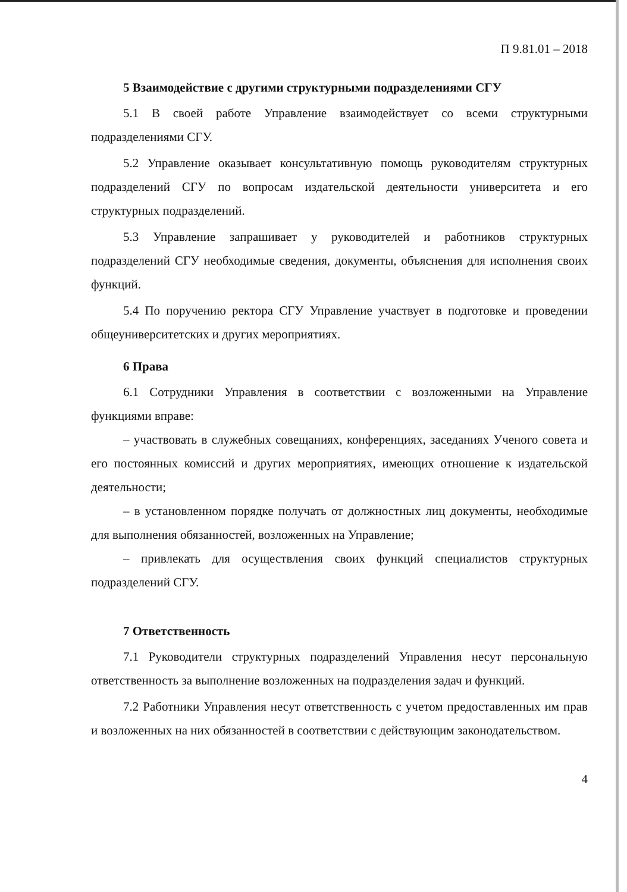П 9.81.01 – 2018
5 Взаимодействие с другими структурными подразделениями СГУ
5.1 В своей работе Управление взаимодействует со всеми структурными подразделениями СГУ.
5.2 Управление оказывает консультативную помощь руководителям структурных подразделений СГУ по вопросам издательской деятельности университета и его структурных подразделений.
5.3 Управление запрашивает у руководителей и работников структурных подразделений СГУ необходимые сведения, документы, объяснения для исполнения своих функций.
5.4 По поручению ректора СГУ Управление участвует в подготовке и проведении общеуниверситетских и других мероприятиях.
6 Права
6.1 Сотрудники Управления в соответствии с возложенными на Управление функциями вправе:
– участвовать в служебных совещаниях, конференциях, заседаниях Ученого совета и его постоянных комиссий и других мероприятиях, имеющих отношение к издательской деятельности;
– в установленном порядке получать от должностных лиц документы, необходимые для выполнения обязанностей, возложенных на Управление;
– привлекать для осуществления своих функций специалистов структурных подразделений СГУ.
7 Ответственность
7.1 Руководители структурных подразделений Управления несут персональную ответственность за выполнение возложенных на подразделения задач и функций.
7.2 Работники Управления несут ответственность с учетом предоставленных им прав и возложенных на них обязанностей в соответствии с действующим законодательством.
4